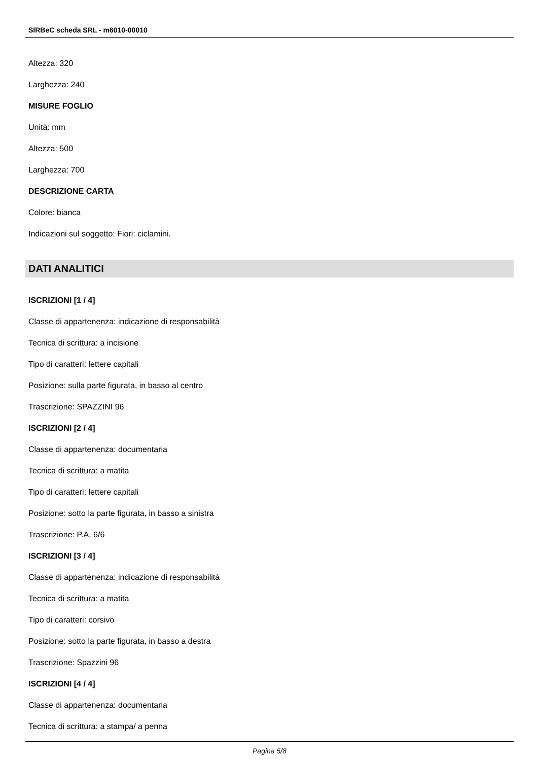SIRBeC scheda SRL - m6010-00010
Altezza: 320
Larghezza: 240
MISURE FOGLIO
Unità: mm
Altezza: 500
Larghezza: 700
DESCRIZIONE CARTA
Colore: bianca
Indicazioni sul soggetto: Fiori: ciclamini.
DATI ANALITICI
ISCRIZIONI [1 / 4]
Classe di appartenenza: indicazione di responsabilità
Tecnica di scrittura: a incisione
Tipo di caratteri: lettere capitali
Posizione: sulla parte figurata, in basso al centro
Trascrizione: SPAZZINI 96
ISCRIZIONI [2 / 4]
Classe di appartenenza: documentaria
Tecnica di scrittura: a matita
Tipo di caratteri: lettere capitali
Posizione: sotto la parte figurata, in basso a sinistra
Trascrizione: P.A. 6/6
ISCRIZIONI [3 / 4]
Classe di appartenenza: indicazione di responsabilità
Tecnica di scrittura: a matita
Tipo di caratteri: corsivo
Posizione: sotto la parte figurata, in basso a destra
Trascrizione: Spazzini 96
ISCRIZIONI [4 / 4]
Classe di appartenenza: documentaria
Tecnica di scrittura: a stampa/ a penna
Pagina 5/8